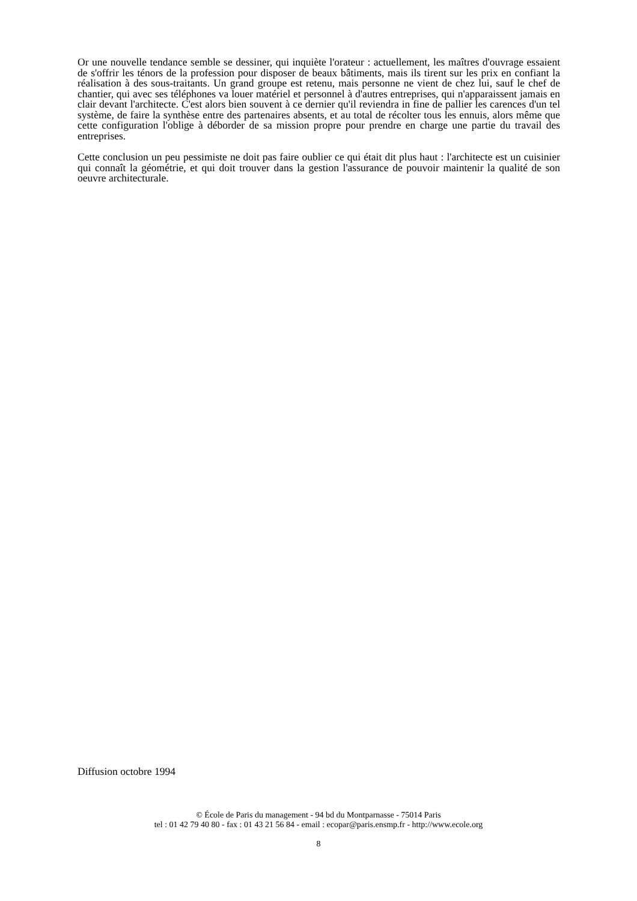Or une nouvelle tendance semble se dessiner, qui inquiète l'orateur : actuellement, les maîtres d'ouvrage essaient de s'offrir les ténors de la profession pour disposer de beaux bâtiments, mais ils tirent sur les prix en confiant la réalisation à des sous-traitants. Un grand groupe est retenu, mais personne ne vient de chez lui, sauf le chef de chantier, qui avec ses téléphones va louer matériel et personnel à d'autres entreprises, qui n'apparaissent jamais en clair devant l'architecte. C'est alors bien souvent à ce dernier qu'il reviendra in fine de pallier les carences d'un tel système, de faire la synthèse entre des partenaires absents, et au total de récolter tous les ennuis, alors même que cette configuration l'oblige à déborder de sa mission propre pour prendre en charge une partie du travail des entreprises.
Cette conclusion un peu pessimiste ne doit pas faire oublier ce qui était dit plus haut : l'architecte est un cuisinier qui connaît la géométrie, et qui doit trouver dans la gestion l'assurance de pouvoir maintenir la qualité de son oeuvre architecturale.
Diffusion octobre 1994
© École de Paris du management - 94 bd du Montparnasse - 75014 Paris
tel : 01 42 79 40 80 - fax : 01 43 21 56 84 - email : ecopar@paris.ensmp.fr - http://www.ecole.org
8